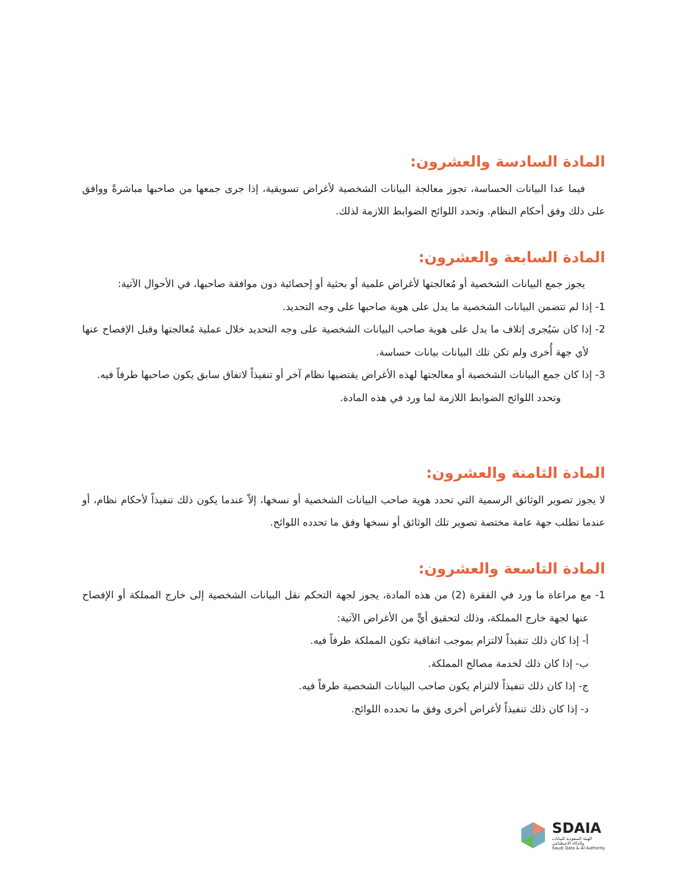المادة السادسة والعشرون:
فيما عدا البيانات الحساسة، تجوز معالجة البيانات الشخصية لأغراض تسويقية، إذا جرى جمعها من صاحبها مباشرةً ووافق على ذلك وفق أحكام النظام. وتحدد اللوائح الضوابط اللازمة لذلك.
المادة السابعة والعشرون:
يجوز جمع البيانات الشخصية أو مُعالجتها لأغراض علمية أو بحثية أو إحصائية دون موافقة صاحبها، في الأحوال الآتية:
1- إذا لم تتضمن البيانات الشخصية ما يدل على هوية صاحبها على وجه التحديد.
2- إذا كان سَيُجرى إتلاف ما يدل على هوية صاحب البيانات الشخصية على وجه التحديد خلال عملية مُعالجتها وقبل الإفصاح عنها لأي جهة أُخرى ولم تكن تلك البيانات بيانات حساسة.
3- إذا كان جمع البيانات الشخصية أو معالجتها لهذه الأغراض يقتضيها نظام آخر أو تنفيذاً لاتفاق سابق يكون صاحبها طرفاً فيه.
وتحدد اللوائح الضوابط اللازمة لما ورد في هذه المادة.
المادة الثامنة والعشرون:
لا يجوز تصوير الوثائق الرسمية التي تحدد هوية صاحب البيانات الشخصية أو نسخها، إلاّ عندما يكون ذلك تنفيذاً لأحكام نظام، أو عندما تطلب جهة عامة مختصة تصوير تلك الوثائق أو نسخها وفق ما تحدده اللوائح.
المادة التاسعة والعشرون:
1- مع مراعاة ما ورد في الفقرة (2) من هذه المادة، يجوز لجهة التحكم نقل البيانات الشخصية إلى خارج المملكة أو الإفصاح عنها لجهة خارج المملكة، وذلك لتحقيق أيٍّ من الأغراض الآتية:
أ- إذا كان ذلك تنفيذاً لالتزام بموجب اتفاقية تكون المملكة طرفاً فيه.
ب- إذا كان ذلك لخدمة مصالح المملكة.
ج- إذا كان ذلك تنفيذاً لالتزام يكون صاحب البيانات الشخصية طرفاً فيه.
د- إذا كان ذلك تنفيذاً لأغراض أخرى وفق ما تحدده اللوائح.
SDAIA
الهيئة السعودية للبيانات
والذكاء الاصطناعي
Saudi Data & AI Authority